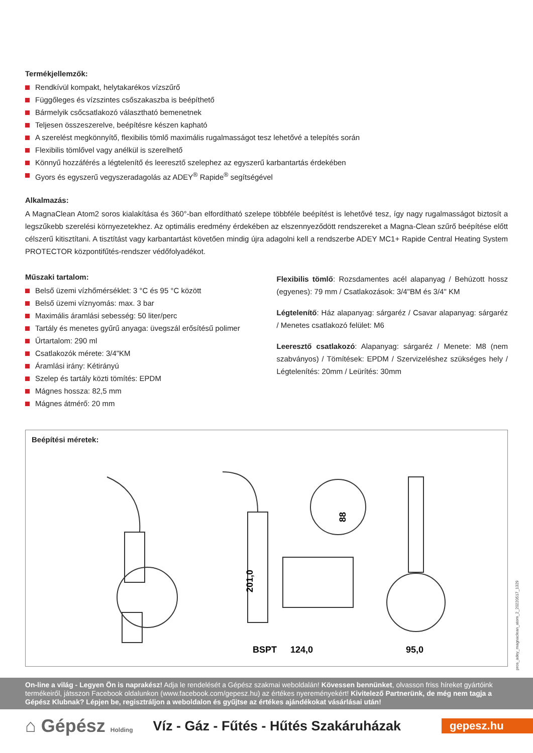Termékjellemzők:
Rendkívül kompakt, helytakarékos vízszűrő
Függőleges és vízszintes csőszakaszba is beépíthető
Bármelyik csőcsatlakozó választható bemenetnek
Teljesen összeszerelve, beépítésre készen kapható
A szerelést megkönnyítő, flexibilis tömlő maximális rugalmasságot tesz lehetővé a telepítés során
Flexibilis tömlővel vagy anélkül is szerelhető
Könnyű hozzáférés a légtelenítő és leeresztő szelephez az egyszerű karbantartás érdekében
Gyors és egyszerű vegyszeradagolás az ADEY<sup>®</sup> Rapide<sup>®</sup> segítségével
Alkalmazás:
A MagnaClean Atom2 soros kialakítása és 360°-ban elfordítható szelepe többféle beépítést is lehetővé tesz, így nagy rugalmasságot biztosít a legszűkebb szerelési környezetekhez. Az optimális eredmény érdekében az elszennyeződött rendszereket a Magna-Clean szűrő beépítése előtt célszerű kitisztítani. A tisztítást vagy karbantartást követően mindig újra adagolni kell a rendszerbe ADEY MC1+ Rapide Central Heating System PROTECTOR központifűtés-rendszer védőfolyadékot.
Műszaki tartalom:
Belső üzemi vízhőmérséklet: 3 °C és 95 °C között
Belső üzemi víznyomás: max. 3 bar
Maximális áramlási sebesség: 50 liter/perc
Tartály és menetes gyűrű anyaga: üvegszál erősítésű polimer
Űrtartalom: 290 ml
Csatlakozók mérete: 3/4"KM
Áramlási irány: Kétirányú
Szelep és tartály közti tömítés: EPDM
Mágnes hossza: 82,5 mm
Mágnes átmérő: 20 mm
Flexibilis tömlő: Rozsdamentes acél alapanyag / Behúzott hossz (egyenes): 79 mm / Csatlakozások: 3/4"BM és 3/4" KM
Légtelenítő: Ház alapanyag: sárgaréz / Csavar alapanyag: sárgaréz / Menetes csatlakozó felület: M6
Leeresztő csatlakozó: Alapanyag: sárgaréz / Menete: M8 (nem szabványos) / Tömítések: EPDM / Szervizeléshez szükséges hely / Légtelenítés: 20mm / Leürítés: 30mm
Beépítési méretek:
88
201,0
BSPT
124,0
95,0
pros_adey_magnaclean_atom_2_20220517_1329
On-line a világ - Legyen Ön is naprakész! Adja le rendelését a Gépész szakmai weboldalán! Kövessen bennünket, olvasson friss híreket gyártóink termékeiről, játsszon Facebook oldalunkon (www.facebook.com/gepesz.hu) az értékes nyereményekért! Kivitelező Partnerünk, de még nem tagja a Gépész Klubnak? Lépjen be, regisztráljon a weboldalon és gyűjtse az értékes ajándékokat vásárlásai után!
⌂ Gépész Holding
Víz - Gáz - Fűtés - Hűtés Szakáruházak
gepesz.hu